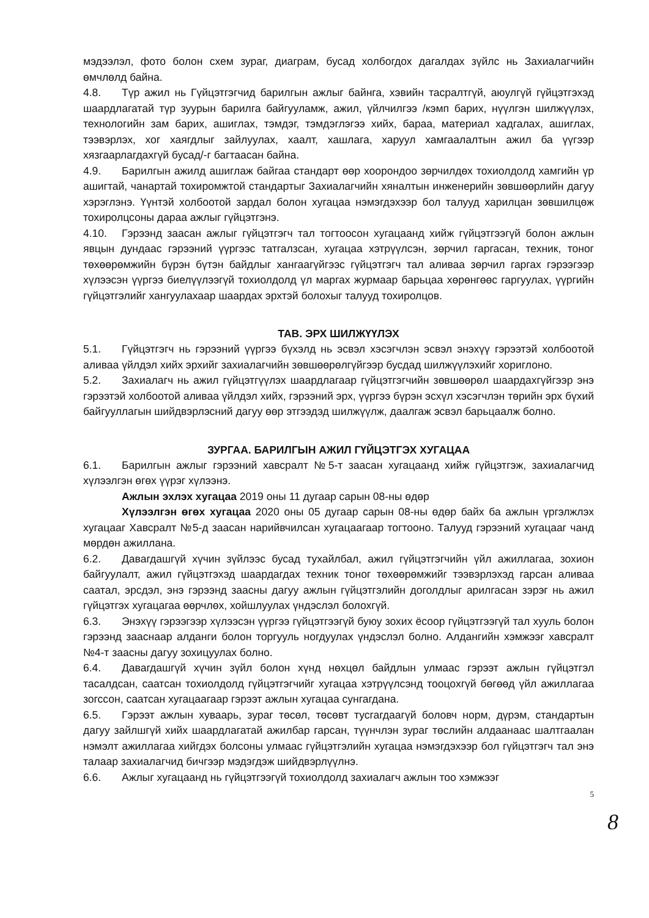мэдээлэл, фото болон схем зураг, диаграм, бусад холбогдох дагалдах зүйлс нь Захиалагчийн өмчлөлд байна.
4.8. Түр ажил нь Гүйцэтгэгчид барилгын ажлыг байнга, хэвийн тасралтгүй, аюулгүй гүйцэтгэхэд шаардлагатай түр зуурын барилга байгууламж, ажил, үйлчилгээ /кэмп барих, нүүлгэн шилжүүлэх, технологийн зам барих, ашиглах, тэмдэг, тэмдэглэгээ хийх, бараа, материал хадгалах, ашиглах, тээвэрлэх, хог хаягдлыг зайлуулах, хаалт, хашлага, харуул хамгаалалтын ажил ба үүгээр хязгаарлагдахгүй бусад/-г багтаасан байна.
4.9. Барилгын ажилд ашиглаж байгаа стандарт өөр хоорондоо зөрчилдөх тохиолдолд хамгийн үр ашигтай, чанартай тохиромжтой стандартыг Захиалагчийн хяналтын инженерийн зөвшөөрлийн дагуу хэрэглэнэ. Үүнтэй холбоотой зардал болон хугацаа нэмэгдэхээр бол талууд харилцан зөвшилцөж тохиролцсоны дараа ажлыг гүйцэтгэнэ.
4.10. Гэрээнд заасан ажлыг гүйцэтгэгч тал тогтоосон хугацаанд хийж гүйцэтгээгүй болон ажлын явцын дундаас гэрээний үүргээс татгалзсан, хугацаа хэтрүүлсэн, зөрчил гаргасан, техник, тоног төхөөрөмжийн бүрэн бүтэн байдлыг хангаагүйгээс гүйцэтгэгч тал аливаа зөрчил гаргах гэрээгээр хүлээсэн үүргээ биелүүлээгүй тохиолдолд үл маргах журмаар барьцаа хөрөнгөөс гаргуулах, үүргийн гүйцэтгэлийг хангуулахаар шаардах эрхтэй болохыг талууд тохиролцов.
ТАВ. ЭРХ ШИЛЖҮҮЛЭХ
5.1. Гүйцэтгэгч нь гэрээний үүргээ бүхэлд нь эсвэл хэсэгчлэн эсвэл энэхүү гэрээтэй холбоотой аливаа үйлдэл хийх эрхийг захиалагчийн зөвшөөрөлгүйгээр бусдад шилжүүлэхийг хориглоно.
5.2. Захиалагч нь ажил гүйцэтгүүлэх шаардлагаар гүйцэтгэгчийн зөвшөөрөл шаардахгүйгээр энэ гэрээтэй холбоотой аливаа үйлдэл хийх, гэрээний эрх, үүргээ бүрэн эсхүл хэсэгчлэн төрийн эрх бүхий байгууллагын шийдвэрлэсний дагуу өөр этгээдэд шилжүүлж, даалгаж эсвэл барьцаалж болно.
ЗУРГАА. БАРИЛГЫН АЖИЛ ГҮЙЦЭТГЭХ ХУГАЦАА
6.1. Барилгын ажлыг гэрээний хавсралт №5-т заасан хугацаанд хийж гүйцэтгэж, захиалагчид хүлээлгэн өгөх үүрэг хүлээнэ.
Ажлын эхлэх хугацаа 2019 оны 11 дугаар сарын 08-ны өдөр
Хүлээлгэн өгөх хугацаа 2020 оны 05 дугаар сарын 08-ны өдөр байх ба ажлын үргэлжлэх хугацааг Хавсралт №5-д заасан нарийвчилсан хугацаагаар тогтооно. Талууд гэрээний хугацааг чанд мөрдөн ажиллана.
6.2. Давагдашгүй хүчин зүйлээс бусад тухайлбал, ажил гүйцэтгэгчийн үйл ажиллагаа, зохион байгуулалт, ажил гүйцэтгэхэд шаардагдах техник тоног төхөөрөмжийг тээвэрлэхэд гарсан аливаа саатал, эрсдэл, энэ гэрээнд заасны дагуу ажлын гүйцэтгэлийн доголдлыг арилгасан зэрэг нь ажил гүйцэтгэх хугацагаа өөрчлөх, хойшлуулах үндэслэл болохгүй.
6.3. Энэхүү гэрээгээр хүлээсэн үүргээ гүйцэтгээгүй буюу зохих ёсоор гүйцэтгээгүй тал хууль болон гэрээнд зааснаар алданги болон торгууль ногдуулах үндэслэл болно. Алдангийн хэмжээг хавсралт №4-т заасны дагуу зохицуулах болно.
6.4. Давагдашгүй хүчин зүйл болон хүнд нөхцөл байдлын улмаас гэрээт ажлын гүйцэтгэл тасалдсан, саатсан тохиолдолд гүйцэтгэгчийг хугацаа хэтрүүлсэнд тооцохгүй бөгөөд үйл ажиллагаа зогссон, саатсан хугацаагаар гэрээт ажлын хугацаа сунгагдана.
6.5. Гэрээт ажлын хуваарь, зураг төсөл, төсөвт тусгагдаагүй боловч норм, дүрэм, стандартын дагуу зайлшгүй хийх шаардлагатай ажилбар гарсан, түүнчлэн зураг төслийн алдаанаас шалтгаалан нэмэлт ажиллагаа хийгдэх болсоны улмаас гүйцэтгэлийн хугацаа нэмэгдэхээр бол гүйцэтгэгч тал энэ талаар захиалагчид бичгээр мэдэгдэж шийдвэрлүүлнэ.
6.6. Ажлыг хугацаанд нь гүйцэтгээгүй тохиолдолд захиалагч ажлын тоо хэмжээг
5
8